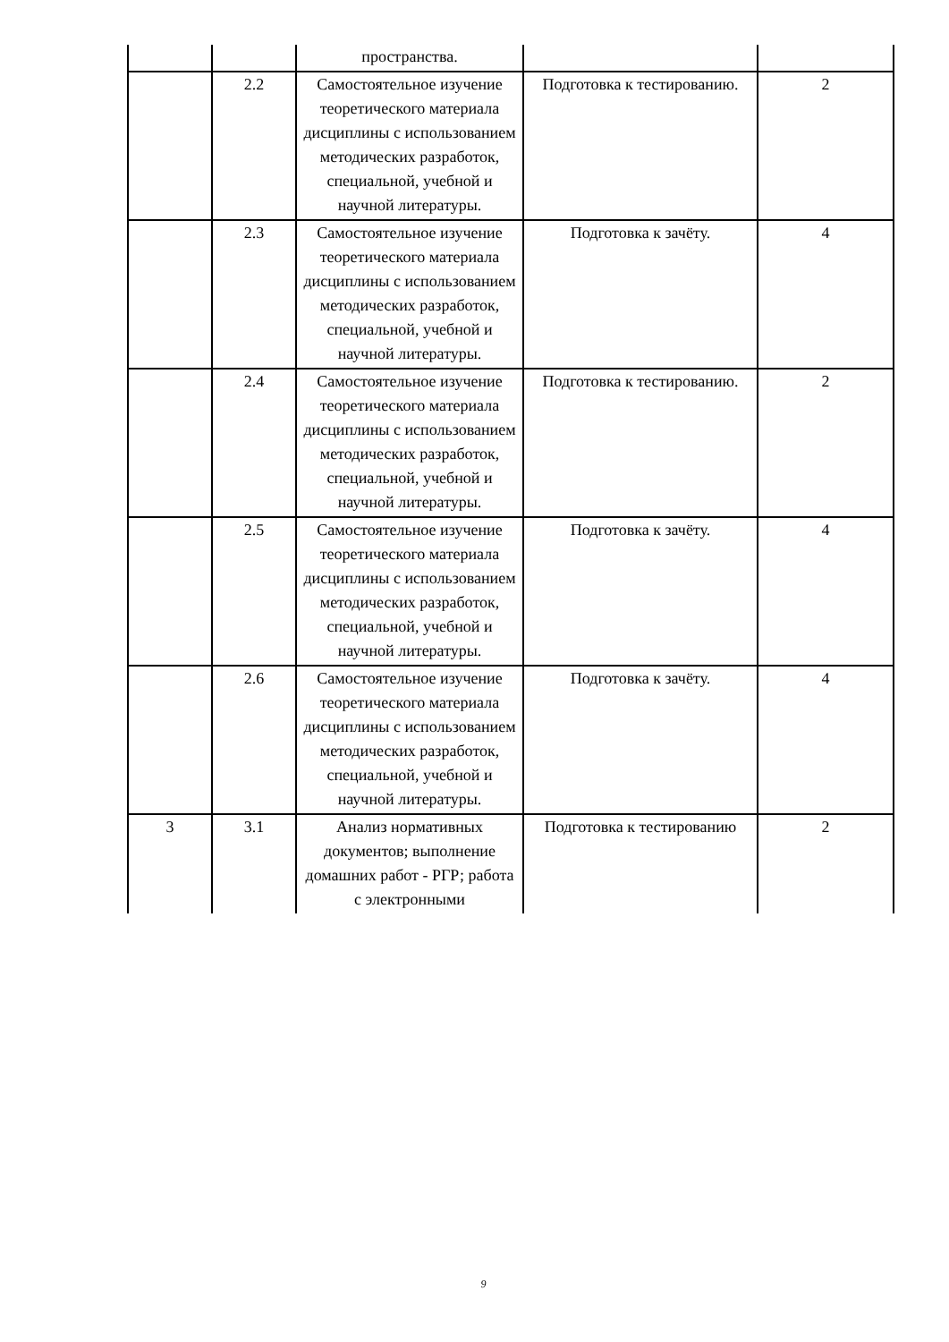| | | пространства. | | |
| | 2.2 | Самостоятельное изучение теоретического материала дисциплины с использованием методических разработок, специальной, учебной и научной литературы. | Подготовка к тестированию. | 2 |
| | 2.3 | Самостоятельное изучение теоретического материала дисциплины с использованием методических разработок, специальной, учебной и научной литературы. | Подготовка к зачёту. | 4 |
| | 2.4 | Самостоятельное изучение теоретического материала дисциплины с использованием методических разработок, специальной, учебной и научной литературы. | Подготовка к тестированию. | 2 |
| | 2.5 | Самостоятельное изучение теоретического материала дисциплины с использованием методических разработок, специальной, учебной и научной литературы. | Подготовка к зачёту. | 4 |
| | 2.6 | Самостоятельное изучение теоретического материала дисциплины с использованием методических разработок, специальной, учебной и научной литературы. | Подготовка к зачёту. | 4 |
| 3 | 3.1 | Анализ нормативных документов; выполнение домашних работ - РГР; работа с электронными | Подготовка к тестированию | 2 |
9